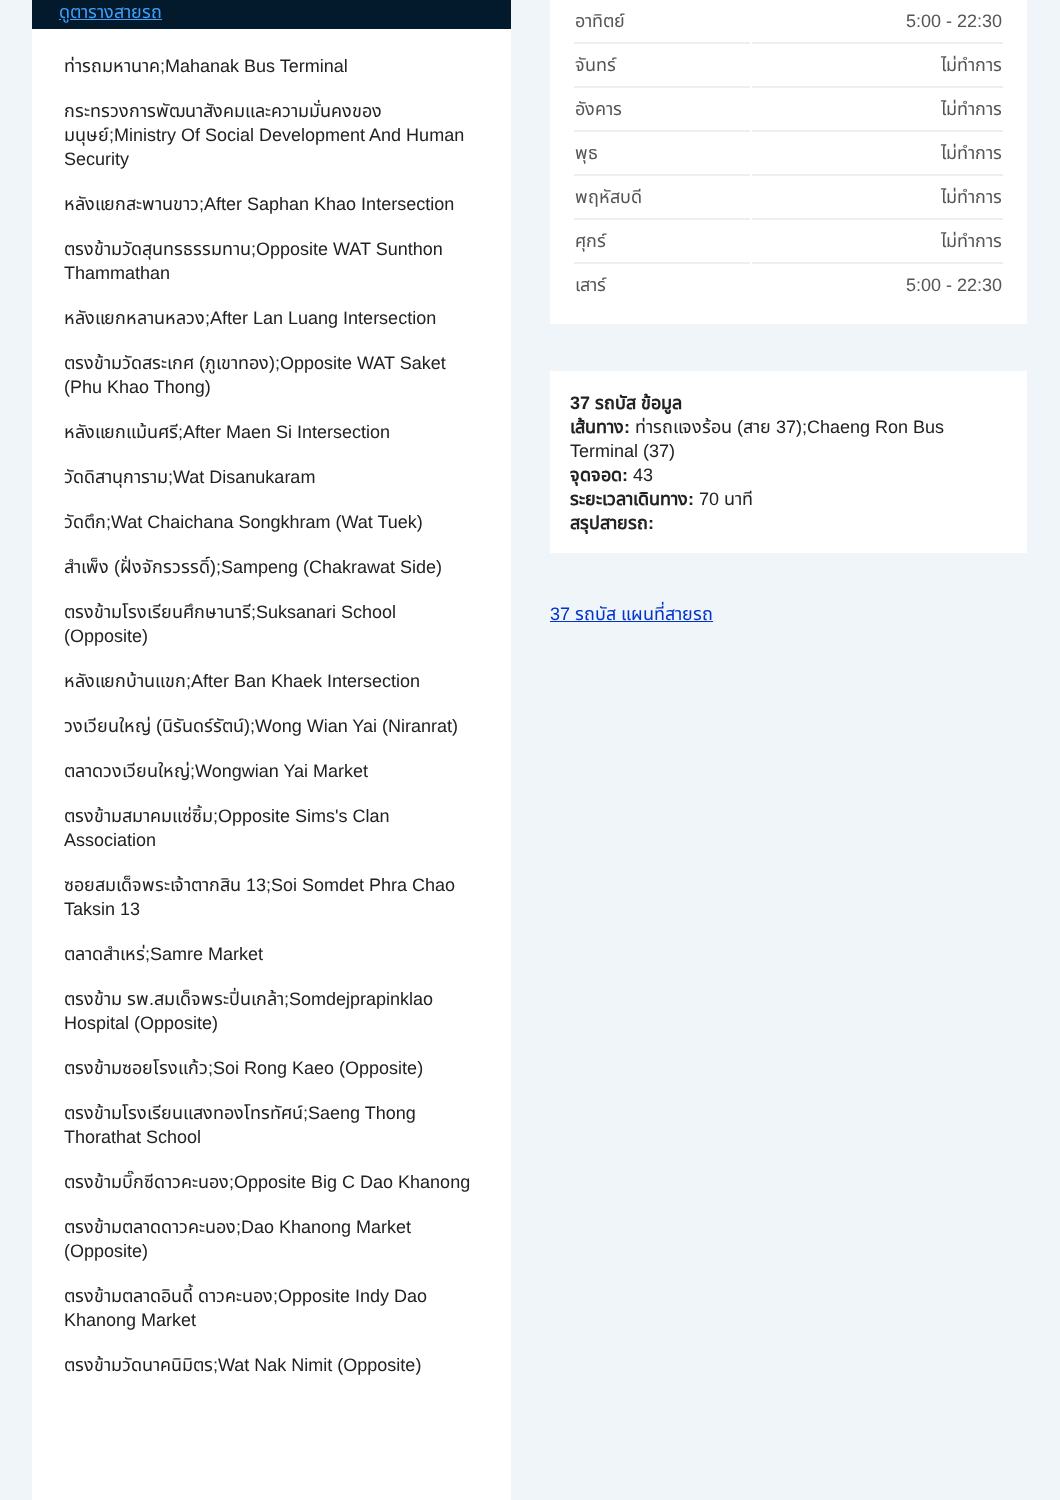ดูตารางสายรถ
ท่ารถมหานาค;Mahanak Bus Terminal
กระทรวงการพัฒนาสังคมและความมั่นคงของมนุษย์;Ministry Of Social Development And Human Security
หลังแยกสะพานขาว;After Saphan Khao Intersection
ตรงข้ามวัดสุนทรธรรมทาน;Opposite WAT Sunthon Thammathan
หลังแยกหลานหลวง;After Lan Luang Intersection
ตรงข้ามวัดสระเกศ (ภูเขาทอง);Opposite WAT Saket (Phu Khao Thong)
หลังแยกแม้นศรี;After Maen Si Intersection
วัดดิสานุการาม;Wat Disanukaram
วัดตึก;Wat Chaichana Songkhram (Wat Tuek)
สำเพ็ง (ฝั่งจักรวรรดิ์);Sampeng (Chakrawat Side)
ตรงข้ามโรงเรียนศึกษานารี;Suksanari School (Opposite)
หลังแยกบ้านแขก;After Ban Khaek Intersection
วงเวียนใหญ่ (นิรันดร์รัตน์);Wong Wian Yai (Niranrat)
ตลาดวงเวียนใหญ่;Wongwian Yai Market
ตรงข้ามสมาคมแซ่ซิ้ม;Opposite Sims's Clan Association
ซอยสมเด็จพระเจ้าตากสิน 13;Soi Somdet Phra Chao Taksin 13
ตลาดสำเหร่;Samre Market
ตรงข้าม รพ.สมเด็จพระปิ่นเกล้า;Somdejprapinklao Hospital (Opposite)
ตรงข้ามซอยโรงแก้ว;Soi Rong Kaeo (Opposite)
ตรงข้ามโรงเรียนแสงทองโทรทัศน์;Saeng Thong Thorathat School
ตรงข้ามบิ๊กซีดาวคะนอง;Opposite Big C Dao Khanong
ตรงข้ามตลาดดาวคะนอง;Dao Khanong Market (Opposite)
ตรงข้ามตลาดอินดี้ ดาวคะนอง;Opposite Indy Dao Khanong Market
ตรงข้ามวัดนาคนิมิตร;Wat Nak Nimit (Opposite)
| อาทิตย์ | 5:00 - 22:30 |
| จันทร์ | ไม่ทำการ |
| อังคาร | ไม่ทำการ |
| พุธ | ไม่ทำการ |
| พฤหัสบดี | ไม่ทำการ |
| ศุกร์ | ไม่ทำการ |
| เสาร์ | 5:00 - 22:30 |
37 รถบัส ข้อมูล
เส้นทาง: ท่ารถแจงร้อน (สาย 37);Chaeng Ron Bus Terminal (37)
จุดจอด: 43
ระยะเวลาเดินทาง: 70 นาที
สรุปสายรถ:
37 รถบัส แผนที่สายรถ